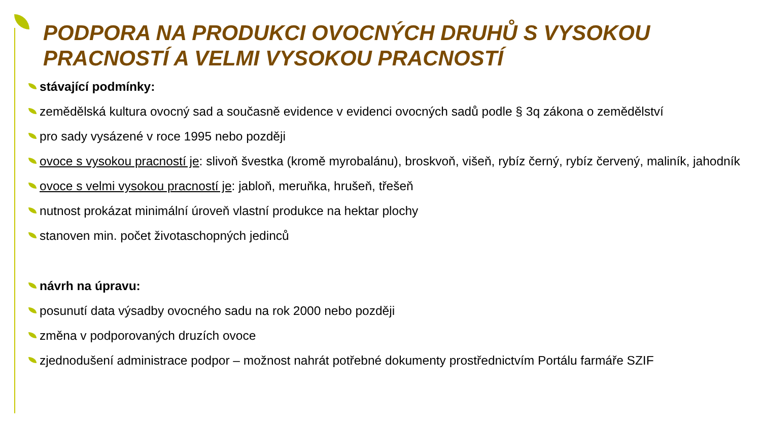PODPORA NA PRODUKCI OVOCNÝCH DRUHŮ S VYSOKOU PRACNOSTÍ A VELMI VYSOKOU PRACNOSTÍ
stávající podmínky:
zemědělská kultura ovocný sad a současně evidence v evidenci ovocných sadů podle § 3q zákona o zemědělství
pro sady vysázené v roce 1995 nebo později
ovoce s vysokou pracností je: slivoň švestka (kromě myrobalánu), broskvoň, višeň, rybíz černý, rybíz červený, maliník, jahodník
ovoce s velmi vysokou pracností je: jabloň, meruňka, hrušeň, třešeň
nutnost prokázat minimální úroveň vlastní produkce na hektar plochy
stanoven min. počet životaschopných jedinců
návrh na úpravu:
posunutí data výsadby ovocného sadu na rok 2000 nebo později
změna v podporovaných druzích ovoce
zjednodušení administrace podpor – možnost nahrát potřebné dokumenty prostřednictvím Portálu farmáře SZIF